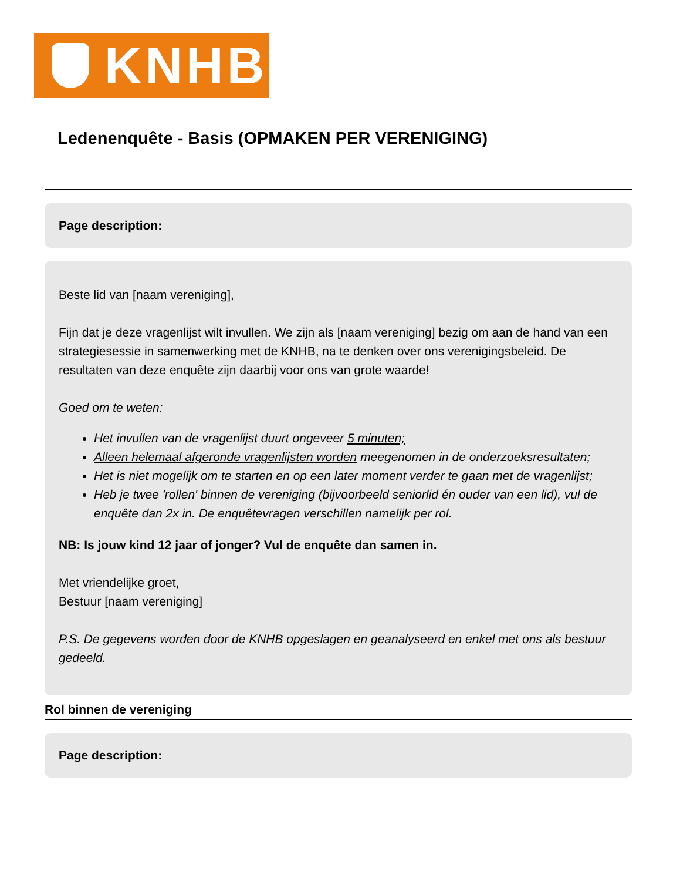KNHB
Ledenenquête - Basis (OPMAKEN PER VERENIGING)
Page description:
Beste lid van [naam vereniging],
Fijn dat je deze vragenlijst wilt invullen. We zijn als [naam vereniging] bezig om aan de hand van een strategiesessie in samenwerking met de KNHB, na te denken over ons verenigingsbeleid. De resultaten van deze enquête zijn daarbij voor ons van grote waarde!
Goed om te weten:
Het invullen van de vragenlijst duurt ongeveer 5 minuten;
Alleen helemaal afgeronde vragenlijsten worden meegenomen in de onderzoeksresultaten;
Het is niet mogelijk om te starten en op een later moment verder te gaan met de vragenlijst;
Heb je twee 'rollen' binnen de vereniging (bijvoorbeeld seniorlid én ouder van een lid), vul de enquête dan 2x in. De enquêtevragen verschillen namelijk per rol.
NB: Is jouw kind 12 jaar of jonger? Vul de enquête dan samen in.
Met vriendelijke groet,
Bestuur [naam vereniging]
P.S. De gegevens worden door de KNHB opgeslagen en geanalyseerd en enkel met ons als bestuur gedeeld.
Rol binnen de vereniging
Page description: